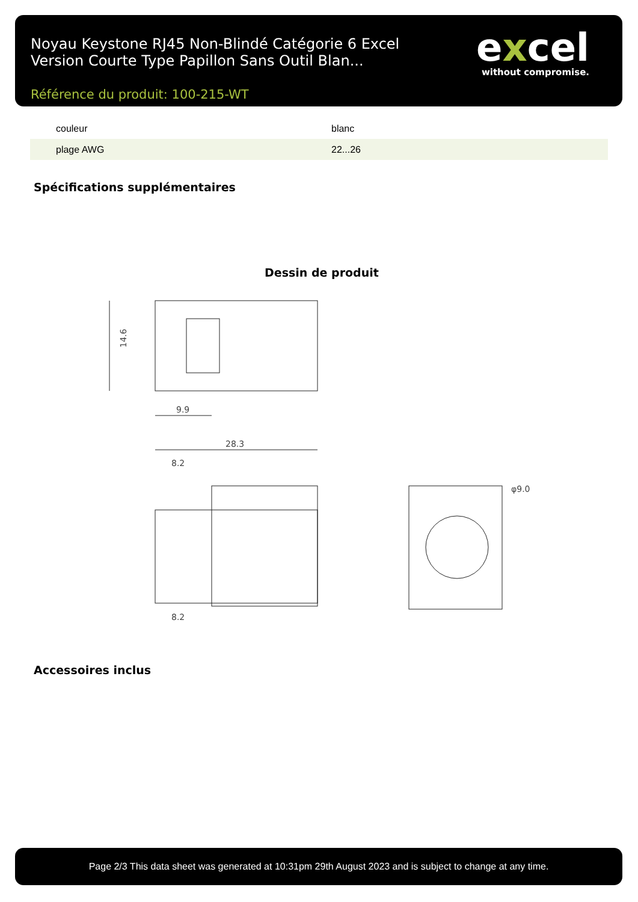Noyau Keystone RJ45 Non-Blindé Catégorie 6 Excel Version Courte Type Papillon Sans Outil Blan...
excel
without compromise.
Référence du produit: 100-215-WT
| couleur | blanc |
| plage AWG | 22...26 |
Spécifications supplémentaires
Dessin de produit
14.6
9.9
28.3
8.2
8.2
φ9.0
Accessoires inclus
Page 2/3 This data sheet was generated at 10:31pm 29th August 2023 and is subject to change at any time.